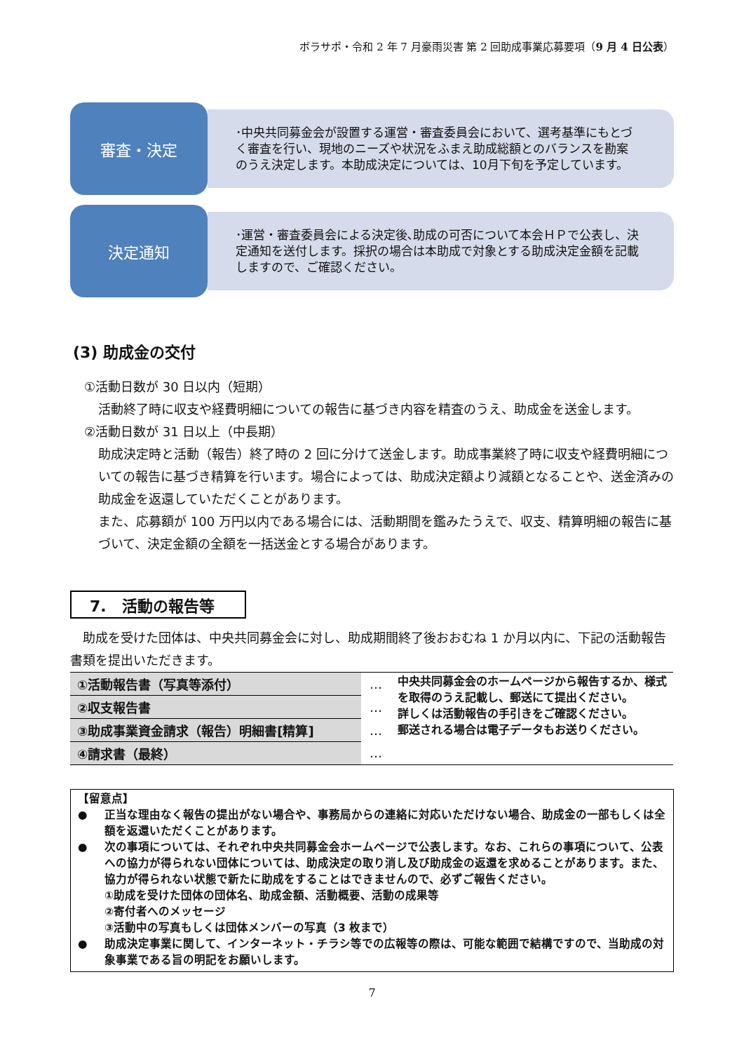ボラサポ・令和 2 年 7 月豪雨災害 第 2 回助成事業応募要項（9 月 4 日公表）
審査・決定
･中央共同募金会が設置する運営・審査委員会において、選考基準にもとづく審査を行い、現地のニーズや状況をふまえ助成総額とのバランスを勘案のうえ決定します。本助成決定については、10月下旬を予定しています。
決定通知
･運営・審査委員会による決定後､助成の可否について本会ＨＰで公表し、決定通知を送付します。採択の場合は本助成で対象とする助成決定金額を記載しますので、ご確認ください。
(3) 助成金の交付
①活動日数が 30 日以内（短期）
活動終了時に収支や経費明細についての報告に基づき内容を精査のうえ、助成金を送金します。
②活動日数が 31 日以上（中長期）
助成決定時と活動（報告）終了時の 2 回に分けて送金します。助成事業終了時に収支や経費明細についての報告に基づき精算を行います。場合によっては、助成決定額より減額となることや、送金済みの助成金を返還していただくことがあります。
また、応募額が 100 万円以内である場合には、活動期間を鑑みたうえで、収支、精算明細の報告に基づいて、決定金額の全額を一括送金とする場合があります。
7.　活動の報告等
　助成を受けた団体は、中央共同募金会に対し、助成期間終了後おおむね 1 か月以内に、下記の活動報告書類を提出いただきます。
| ①活動報告書（写真等添付） | … | 中央共同募金会のホームページから報告するか、様式を取得のうえ記載し、郵送にて提出ください。 詳しくは活動報告の手引きをご確認ください。 郵送される場合は電子データもお送りください。 |
| ②収支報告書 | … | |
| ③助成事業資金請求（報告）明細書[精算] | … | |
| ④請求書（最終） | … | |
【留意点】
● 正当な理由なく報告の提出がない場合や、事務局からの連絡に対応いただけない場合、助成金の一部もしくは全額を返還いただくことがあります。
● 次の事項については、それぞれ中央共同募金会ホームページで公表します。なお、これらの事項について、公表への協力が得られない団体については、助成決定の取り消し及び助成金の返還を求めることがあります。また、協力が得られない状態で新たに助成をすることはできませんので、必ずご報告ください。
①助成を受けた団体の団体名、助成金額、活動概要、活動の成果等
②寄付者へのメッセージ
③活動中の写真もしくは団体メンバーの写真（3 枚まで）
● 助成決定事業に関して、インターネット・チラシ等での広報等の際は、可能な範囲で結構ですので、当助成の対象事業である旨の明記をお願いします。
7